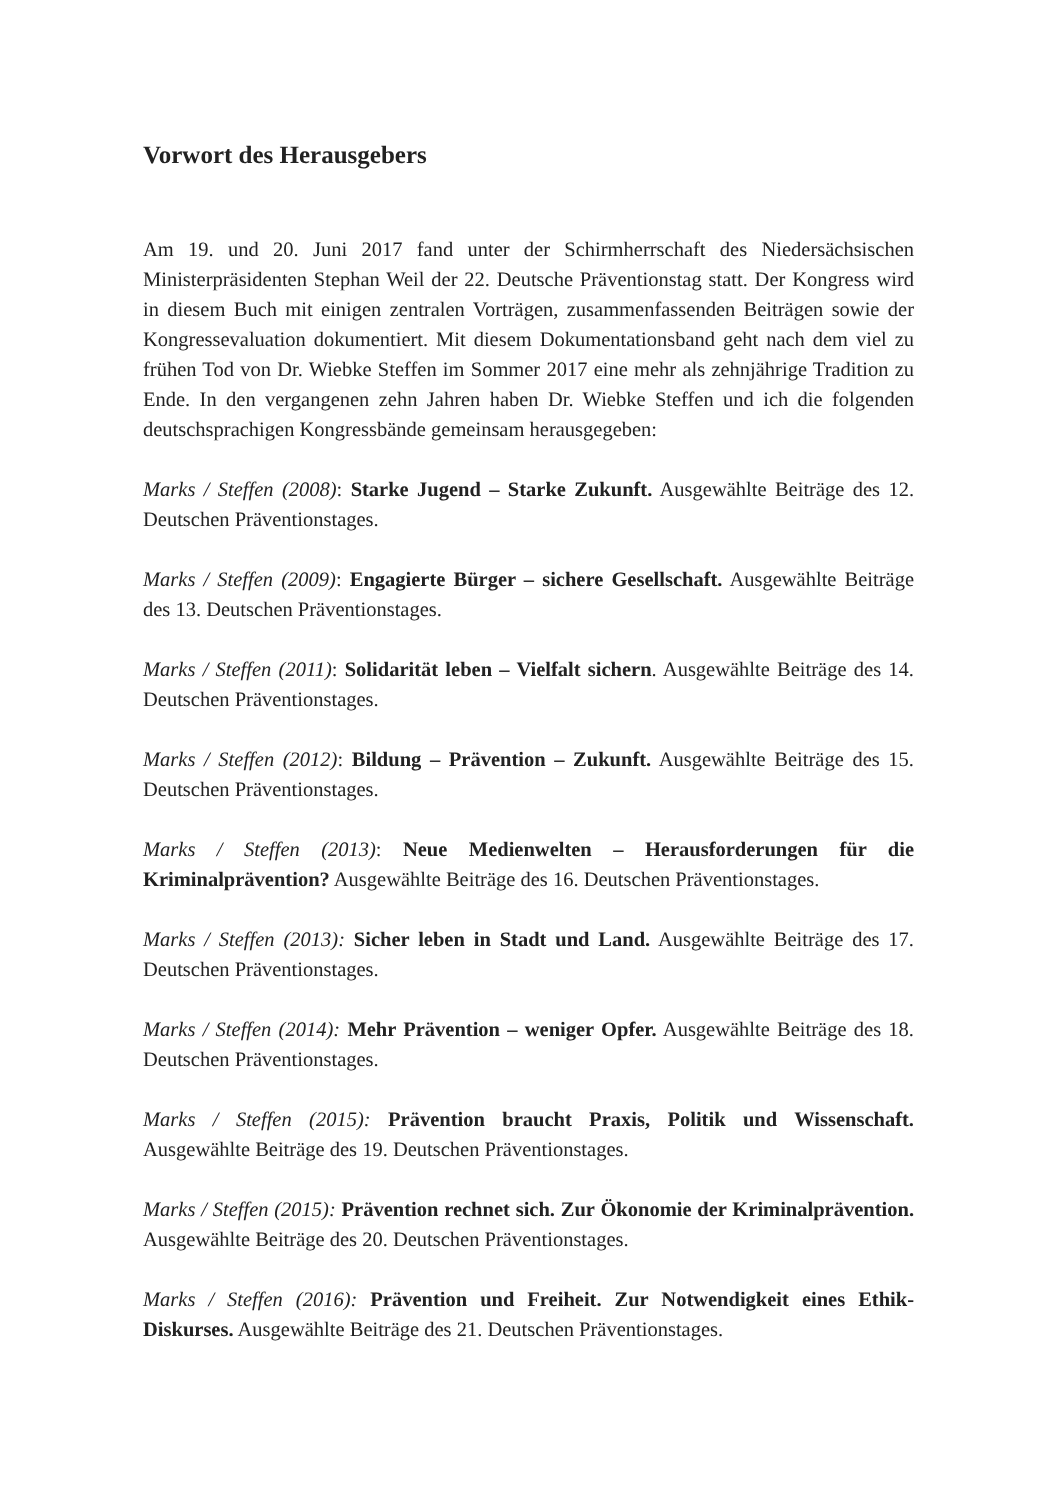Vorwort des Herausgebers
Am 19. und 20. Juni 2017 fand unter der Schirmherrschaft des Niedersächsischen Ministerpräsidenten Stephan Weil der 22. Deutsche Präventionstag statt. Der Kongress wird in diesem Buch mit einigen zentralen Vorträgen, zusammenfassenden Beiträgen sowie der Kongressevaluation dokumentiert. Mit diesem Dokumentationsband geht nach dem viel zu frühen Tod von Dr. Wiebke Steffen im Sommer 2017 eine mehr als zehnjährige Tradition zu Ende. In den vergangenen zehn Jahren haben Dr. Wiebke Steffen und ich die folgenden deutschsprachigen Kongressbände gemeinsam herausgegeben:
Marks / Steffen (2008): Starke Jugend – Starke Zukunft. Ausgewählte Beiträge des 12. Deutschen Präventionstages.
Marks / Steffen (2009): Engagierte Bürger – sichere Gesellschaft. Ausgewählte Beiträge des 13. Deutschen Präventionstages.
Marks / Steffen (2011): Solidarität leben – Vielfalt sichern. Ausgewählte Beiträge des 14. Deutschen Präventionstages.
Marks / Steffen (2012): Bildung – Prävention – Zukunft. Ausgewählte Beiträge des 15. Deutschen Präventionstages.
Marks / Steffen (2013): Neue Medienwelten – Herausforderungen für die Kriminalprävention? Ausgewählte Beiträge des 16. Deutschen Präventionstages.
Marks / Steffen (2013): Sicher leben in Stadt und Land. Ausgewählte Beiträge des 17. Deutschen Präventionstages.
Marks / Steffen (2014): Mehr Prävention – weniger Opfer. Ausgewählte Beiträge des 18. Deutschen Präventionstages.
Marks / Steffen (2015): Prävention braucht Praxis, Politik und Wissenschaft. Ausgewählte Beiträge des 19. Deutschen Präventionstages.
Marks / Steffen (2015): Prävention rechnet sich. Zur Ökonomie der Kriminalprävention. Ausgewählte Beiträge des 20. Deutschen Präventionstages.
Marks / Steffen (2016): Prävention und Freiheit. Zur Notwendigkeit eines Ethik-Diskurses. Ausgewählte Beiträge des 21. Deutschen Präventionstages.